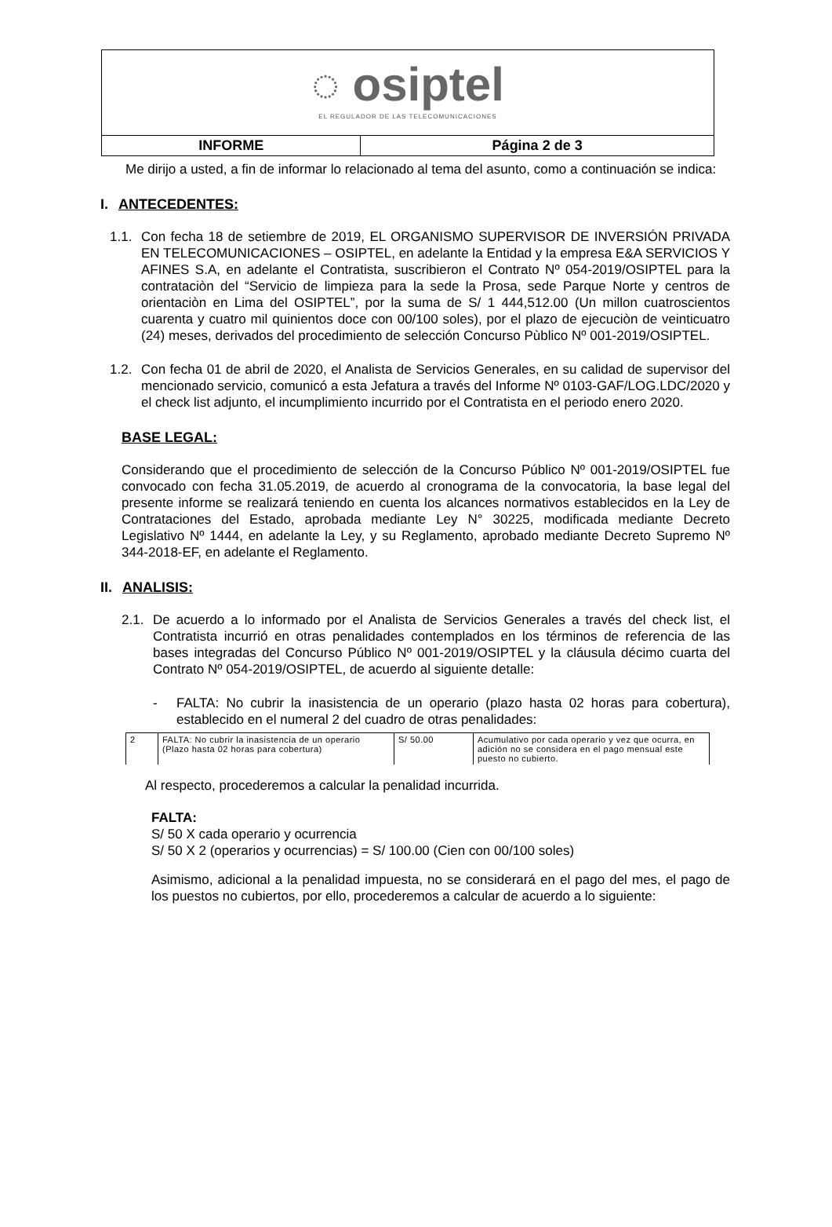| ◌ osiptel EL REGULADOR DE LAS TELECOMUNICACIONES | |
| INFORME | Página 2 de 3 |
Me dirijo a usted, a fin de informar lo relacionado al tema del asunto, como a continuación se indica:
I. ANTECEDENTES:
1.1.
Con fecha 18 de setiembre de 2019, EL ORGANISMO SUPERVISOR DE INVERSIÓN PRIVADA EN TELECOMUNICACIONES – OSIPTEL, en adelante la Entidad y la empresa E&A SERVICIOS Y AFINES S.A, en adelante el Contratista, suscribieron el Contrato Nº 054-2019/OSIPTEL para la contrataciòn del “Servicio de limpieza para la sede la Prosa, sede Parque Norte y centros de orientaciòn en Lima del OSIPTEL”, por la suma de S/ 1 444,512.00 (Un millon cuatroscientos cuarenta y cuatro mil quinientos doce con 00/100 soles), por el plazo de ejecuciòn de veinticuatro (24) meses, derivados del procedimiento de selección Concurso Pùblico Nº 001-2019/OSIPTEL.
1.2.
Con fecha 01 de abril de 2020, el Analista de Servicios Generales, en su calidad de supervisor del mencionado servicio, comunicó a esta Jefatura a través del Informe Nº 0103-GAF/LOG.LDC/2020 y el check list adjunto, el incumplimiento incurrido por el Contratista en el periodo enero 2020.
BASE LEGAL:
Considerando que el procedimiento de selección de la Concurso Público Nº 001-2019/OSIPTEL fue convocado con fecha 31.05.2019, de acuerdo al cronograma de la convocatoria, la base legal del presente informe se realizará teniendo en cuenta los alcances normativos establecidos en la Ley de Contrataciones del Estado, aprobada mediante Ley N° 30225, modificada mediante Decreto Legislativo Nº 1444, en adelante la Ley, y su Reglamento, aprobado mediante Decreto Supremo Nº 344-2018-EF, en adelante el Reglamento.
II. ANALISIS:
2.1.
De acuerdo a lo informado por el Analista de Servicios Generales a través del check list, el Contratista incurrió en otras penalidades contemplados en los términos de referencia de las bases integradas del Concurso Público Nº 001-2019/OSIPTEL y la cláusula décimo cuarta del Contrato Nº 054-2019/OSIPTEL, de acuerdo al siguiente detalle:
- FALTA: No cubrir la inasistencia de un operario (plazo hasta 02 horas para cobertura), establecido en el numeral 2 del cuadro de otras penalidades:
| 2 | FALTA: No cubrir la inasistencia de un operario (Plazo hasta 02 horas para cobertura) | S/ 50.00 | Acumulativo por cada operario y vez que ocurra, en adición no se considera en el pago mensual este puesto no cubierto. |
Al respecto, procederemos a calcular la penalidad incurrida.
FALTA:
S/ 50 X cada operario y ocurrencia
S/ 50 X 2 (operarios y ocurrencias) = S/ 100.00 (Cien con 00/100 soles)
Asimismo, adicional a la penalidad impuesta, no se considerará en el pago del mes, el pago de los puestos no cubiertos, por ello, procederemos a calcular de acuerdo a lo siguiente: